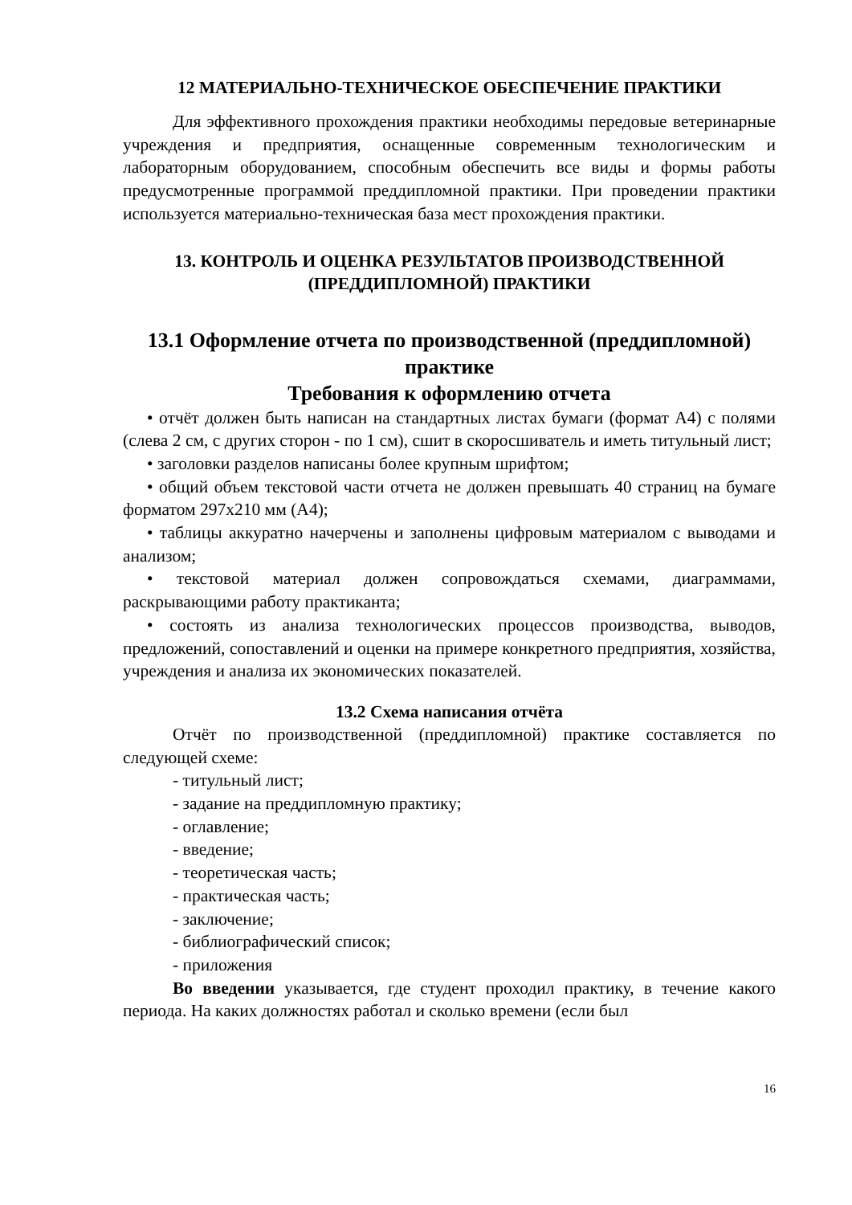12 МАТЕРИАЛЬНО-ТЕХНИЧЕСКОЕ ОБЕСПЕЧЕНИЕ ПРАКТИКИ
Для эффективного прохождения практики необходимы передовые ветеринарные учреждения и предприятия, оснащенные современным технологическим и лабораторным оборудованием, способным обеспечить все виды и формы работы предусмотренные программой преддипломной практики. При проведении практики используется материально-техническая база мест прохождения практики.
13. КОНТРОЛЬ И ОЦЕНКА РЕЗУЛЬТАТОВ ПРОИЗВОДСТВЕННОЙ (ПРЕДДИПЛОМНОЙ) ПРАКТИКИ
13.1 Оформление отчета по производственной (преддипломной) практике
Требования к оформлению отчета
• отчёт должен быть написан на стандартных листах бумаги (формат А4) с полями (слева 2 см, с других сторон - по 1 см), сшит в скоросшиватель и иметь титульный лист;
• заголовки разделов написаны более крупным шрифтом;
• общий объем текстовой части отчета не должен превышать 40 страниц на бумаге форматом 297х210 мм (А4);
• таблицы аккуратно начерчены и заполнены цифровым материалом с выводами и анализом;
• текстовой материал должен сопровождаться схемами, диаграммами, раскрывающими работу практиканта;
• состоять из анализа технологических процессов производства, выводов, предложений, сопоставлений и оценки на примере конкретного предприятия, хозяйства, учреждения и анализа их экономических показателей.
13.2 Схема написания отчёта
Отчёт по производственной (преддипломной) практике составляется по следующей схеме:
- титульный лист;
- задание на преддипломную практику;
- оглавление;
- введение;
- теоретическая часть;
- практическая часть;
- заключение;
- библиографический список;
- приложения
Во введении указывается, где студент проходил практику, в течение какого периода. На каких должностях работал и сколько времени (если был
16